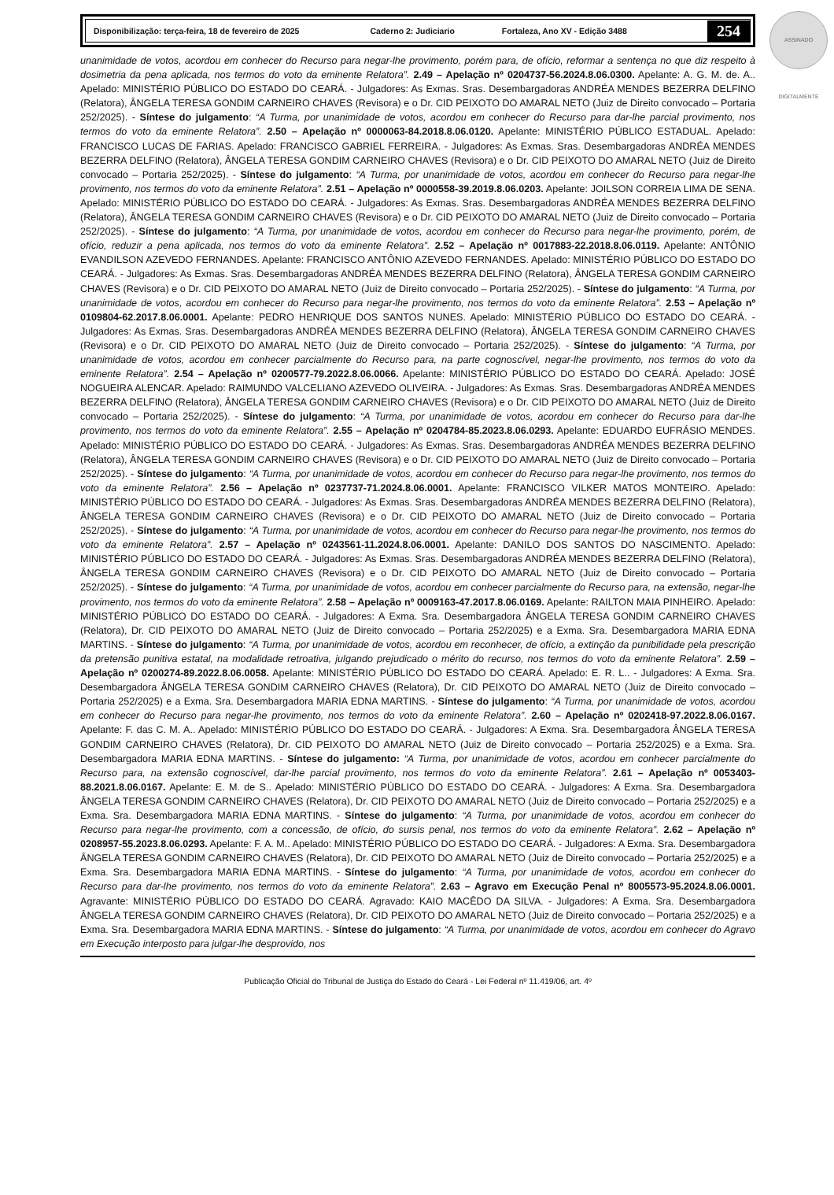ASSINADO DIGITALMENTE
Disponibilização: terça-feira, 18 de fevereiro de 2025 Caderno 2: Judiciario Fortaleza, Ano XV - Edição 3488 254
unanimidade de votos, acordou em conhecer do Recurso para negar-lhe provimento, porém para, de ofício, reformar a sentença no que diz respeito à dosimetria da pena aplicada, nos termos do voto da eminente Relatora”. 2.49 – Apelação nº 0204737-56.2024.8.06.0300. Apelante: A. G. M. de. A.. Apelado: MINISTÉRIO PÚBLICO DO ESTADO DO CEARÁ. - Julgadores: As Exmas. Sras. Desembargadoras ANDRÉA MENDES BEZERRA DELFINO (Relatora), ÂNGELA TERESA GONDIM CARNEIRO CHAVES (Revisora) e o Dr. CID PEIXOTO DO AMARAL NETO (Juiz de Direito convocado – Portaria 252/2025). - Síntese do julgamento: “A Turma, por unanimidade de votos, acordou em conhecer do Recurso para dar-lhe parcial provimento, nos termos do voto da eminente Relatora”. 2.50 – Apelação nº 0000063-84.2018.8.06.0120. Apelante: MINISTÉRIO PÚBLICO ESTADUAL. Apelado: FRANCISCO LUCAS DE FARIAS. Apelado: FRANCISCO GABRIEL FERREIRA. - Julgadores: As Exmas. Sras. Desembargadoras ANDRÉA MENDES BEZERRA DELFINO (Relatora), ÂNGELA TERESA GONDIM CARNEIRO CHAVES (Revisora) e o Dr. CID PEIXOTO DO AMARAL NETO (Juiz de Direito convocado – Portaria 252/2025). - Síntese do julgamento: “A Turma, por unanimidade de votos, acordou em conhecer do Recurso para negar-lhe provimento, nos termos do voto da eminente Relatora”. 2.51 – Apelação nº 0000558-39.2019.8.06.0203. Apelante: JOILSON CORREIA LIMA DE SENA. Apelado: MINISTÉRIO PÚBLICO DO ESTADO DO CEARÁ. - Julgadores: As Exmas. Sras. Desembargadoras ANDRÉA MENDES BEZERRA DELFINO (Relatora), ÂNGELA TERESA GONDIM CARNEIRO CHAVES (Revisora) e o Dr. CID PEIXOTO DO AMARAL NETO (Juiz de Direito convocado – Portaria 252/2025). - Síntese do julgamento: “A Turma, por unanimidade de votos, acordou em conhecer do Recurso para negar-lhe provimento, porém, de ofício, reduzir a pena aplicada, nos termos do voto da eminente Relatora”. 2.52 – Apelação nº 0017883-22.2018.8.06.0119. Apelante: ANTÔNIO EVANDILSON AZEVEDO FERNANDES. Apelante: FRANCISCO ANTÔNIO AZEVEDO FERNANDES. Apelado: MINISTÉRIO PÚBLICO DO ESTADO DO CEARÁ. - Julgadores: As Exmas. Sras. Desembargadoras ANDRÉA MENDES BEZERRA DELFINO (Relatora), ÂNGELA TERESA GONDIM CARNEIRO CHAVES (Revisora) e o Dr. CID PEIXOTO DO AMARAL NETO (Juiz de Direito convocado – Portaria 252/2025). - Síntese do julgamento: “A Turma, por unanimidade de votos, acordou em conhecer do Recurso para negar-lhe provimento, nos termos do voto da eminente Relatora”. 2.53 – Apelação nº 0109804-62.2017.8.06.0001. Apelante: PEDRO HENRIQUE DOS SANTOS NUNES. Apelado: MINISTÉRIO PÚBLICO DO ESTADO DO CEARÁ. - Julgadores: As Exmas. Sras. Desembargadoras ANDRÉA MENDES BEZERRA DELFINO (Relatora), ÂNGELA TERESA GONDIM CARNEIRO CHAVES (Revisora) e o Dr. CID PEIXOTO DO AMARAL NETO (Juiz de Direito convocado – Portaria 252/2025). - Síntese do julgamento: “A Turma, por unanimidade de votos, acordou em conhecer parcialmente do Recurso para, na parte cognoscível, negar-lhe provimento, nos termos do voto da eminente Relatora”. 2.54 – Apelação nº 0200577-79.2022.8.06.0066. Apelante: MINISTÉRIO PÚBLICO DO ESTADO DO CEARÁ. Apelado: JOSÉ NOGUEIRA ALENCAR. Apelado: RAIMUNDO VALCELIANO AZEVEDO OLIVEIRA. - Julgadores: As Exmas. Sras. Desembargadoras ANDRÉA MENDES BEZERRA DELFINO (Relatora), ÂNGELA TERESA GONDIM CARNEIRO CHAVES (Revisora) e o Dr. CID PEIXOTO DO AMARAL NETO (Juiz de Direito convocado – Portaria 252/2025). - Síntese do julgamento: “A Turma, por unanimidade de votos, acordou em conhecer do Recurso para dar-lhe provimento, nos termos do voto da eminente Relatora”. 2.55 – Apelação nº 0204784-85.2023.8.06.0293. Apelante: EDUARDO EUFRÁSIO MENDES. Apelado: MINISTÉRIO PÚBLICO DO ESTADO DO CEARÁ. - Julgadores: As Exmas. Sras. Desembargadoras ANDRÉA MENDES BEZERRA DELFINO (Relatora), ÂNGELA TERESA GONDIM CARNEIRO CHAVES (Revisora) e o Dr. CID PEIXOTO DO AMARAL NETO (Juiz de Direito convocado – Portaria 252/2025). - Síntese do julgamento: “A Turma, por unanimidade de votos, acordou em conhecer do Recurso para negar-lhe provimento, nos termos do voto da eminente Relatora”. 2.56 – Apelação nº 0237737-71.2024.8.06.0001. Apelante: FRANCISCO VILKER MATOS MONTEIRO. Apelado: MINISTÉRIO PÚBLICO DO ESTADO DO CEARÁ. - Julgadores: As Exmas. Sras. Desembargadoras ANDRÉA MENDES BEZERRA DELFINO (Relatora), ÂNGELA TERESA GONDIM CARNEIRO CHAVES (Revisora) e o Dr. CID PEIXOTO DO AMARAL NETO (Juiz de Direito convocado – Portaria 252/2025). - Síntese do julgamento: “A Turma, por unanimidade de votos, acordou em conhecer do Recurso para negar-lhe provimento, nos termos do voto da eminente Relatora”. 2.57 – Apelação nº 0243561-11.2024.8.06.0001. Apelante: DANILO DOS SANTOS DO NASCIMENTO. Apelado: MINISTÉRIO PÚBLICO DO ESTADO DO CEARÁ. - Julgadores: As Exmas. Sras. Desembargadoras ANDRÉA MENDES BEZERRA DELFINO (Relatora), ÂNGELA TERESA GONDIM CARNEIRO CHAVES (Revisora) e o Dr. CID PEIXOTO DO AMARAL NETO (Juiz de Direito convocado – Portaria 252/2025). - Síntese do julgamento: “A Turma, por unanimidade de votos, acordou em conhecer parcialmente do Recurso para, na extensão, negar-lhe provimento, nos termos do voto da eminente Relatora”. 2.58 – Apelação nº 0009163-47.2017.8.06.0169. Apelante: RAILTON MAIA PINHEIRO. Apelado: MINISTÉRIO PÚBLICO DO ESTADO DO CEARÁ. - Julgadores: A Exma. Sra. Desembargadora ÂNGELA TERESA GONDIM CARNEIRO CHAVES (Relatora), Dr. CID PEIXOTO DO AMARAL NETO (Juiz de Direito convocado – Portaria 252/2025) e a Exma. Sra. Desembargadora MARIA EDNA MARTINS. - Síntese do julgamento: “A Turma, por unanimidade de votos, acordou em reconhecer, de ofício, a extinção da punibilidade pela prescrição da pretensão punitiva estatal, na modalidade retroativa, julgando prejudicado o mérito do recurso, nos termos do voto da eminente Relatora”. 2.59 – Apelação nº 0200274-89.2022.8.06.0058. Apelante: MINISTÉRIO PÚBLICO DO ESTADO DO CEARÁ. Apelado: E. R. L.. - Julgadores: A Exma. Sra. Desembargadora ÂNGELA TERESA GONDIM CARNEIRO CHAVES (Relatora), Dr. CID PEIXOTO DO AMARAL NETO (Juiz de Direito convocado – Portaria 252/2025) e a Exma. Sra. Desembargadora MARIA EDNA MARTINS. - Síntese do julgamento: “A Turma, por unanimidade de votos, acordou em conhecer do Recurso para negar-lhe provimento, nos termos do voto da eminente Relatora”. 2.60 – Apelação nº 0202418-97.2022.8.06.0167. Apelante: F. das C. M. A.. Apelado: MINISTÉRIO PÚBLICO DO ESTADO DO CEARÁ. - Julgadores: A Exma. Sra. Desembargadora ÂNGELA TERESA GONDIM CARNEIRO CHAVES (Relatora), Dr. CID PEIXOTO DO AMARAL NETO (Juiz de Direito convocado – Portaria 252/2025) e a Exma. Sra. Desembargadora MARIA EDNA MARTINS. - Síntese do julgamento: “A Turma, por unanimidade de votos, acordou em conhecer parcialmente do Recurso para, na extensão cognoscível, dar-lhe parcial provimento, nos termos do voto da eminente Relatora”. 2.61 – Apelação nº 0053403-88.2021.8.06.0167. Apelante: E. M. de S.. Apelado: MINISTÉRIO PÚBLICO DO ESTADO DO CEARÁ. - Julgadores: A Exma. Sra. Desembargadora ÂNGELA TERESA GONDIM CARNEIRO CHAVES (Relatora), Dr. CID PEIXOTO DO AMARAL NETO (Juiz de Direito convocado – Portaria 252/2025) e a Exma. Sra. Desembargadora MARIA EDNA MARTINS. - Síntese do julgamento: “A Turma, por unanimidade de votos, acordou em conhecer do Recurso para negar-lhe provimento, com a concessão, de ofício, do sursis penal, nos termos do voto da eminente Relatora”. 2.62 – Apelação nº 0208957-55.2023.8.06.0293. Apelante: F. A. M.. Apelado: MINISTÉRIO PÚBLICO DO ESTADO DO CEARÁ. - Julgadores: A Exma. Sra. Desembargadora ÂNGELA TERESA GONDIM CARNEIRO CHAVES (Relatora), Dr. CID PEIXOTO DO AMARAL NETO (Juiz de Direito convocado – Portaria 252/2025) e a Exma. Sra. Desembargadora MARIA EDNA MARTINS. - Síntese do julgamento: “A Turma, por unanimidade de votos, acordou em conhecer do Recurso para dar-lhe provimento, nos termos do voto da eminente Relatora”. 2.63 – Agravo em Execução Penal nº 8005573-95.2024.8.06.0001. Agravante: MINISTÉRIO PÚBLICO DO ESTADO DO CEARÁ. Agravado: KAIO MACÊDO DA SILVA. - Julgadores: A Exma. Sra. Desembargadora ÂNGELA TERESA GONDIM CARNEIRO CHAVES (Relatora), Dr. CID PEIXOTO DO AMARAL NETO (Juiz de Direito convocado – Portaria 252/2025) e a Exma. Sra. Desembargadora MARIA EDNA MARTINS. - Síntese do julgamento: “A Turma, por unanimidade de votos, acordou em conhecer do Agravo em Execução interposto para julgar-lhe desprovido, nos
Publicação Oficial do Tribunal de Justiça do Estado do Ceará - Lei Federal nº 11.419/06, art. 4º